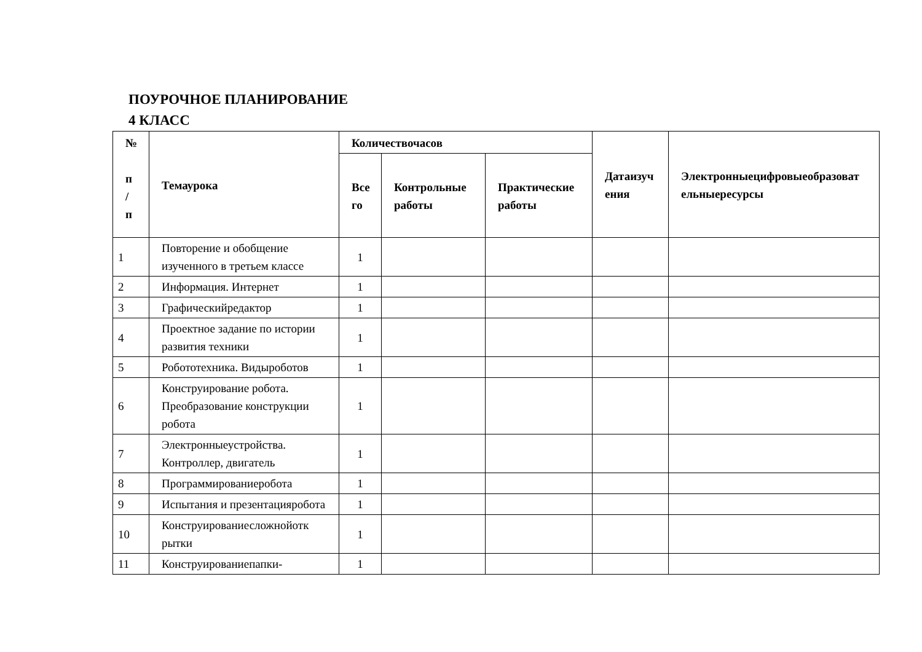ПОУРОЧНОЕ ПЛАНИРОВАНИЕ
4 КЛАСС
| № п / п | Темаурока | Количествочасов | | | Датаизуч ения | Электронныецифровыеобразоват ельныересурсы |
| --- | --- | --- | --- | --- | --- | --- |
| | | Все го | Контрольные работы | Практические работы | | |
| 1 | Повторение и обобщение изученного в третьем классе | 1 | | | | |
| 2 | Информация. Интернет | 1 | | | | |
| 3 | Графическийредактор | 1 | | | | |
| 4 | Проектное задание по истории развития техники | 1 | | | | |
| 5 | Робототехника. Видыроботов | 1 | | | | |
| 6 | Конструирование робота. Преобразование конструкции робота | 1 | | | | |
| 7 | Электронныеустройства. Контроллер, двигатель | 1 | | | | |
| 8 | Программированиеробота | 1 | | | | |
| 9 | Испытания и презентацияробота | 1 | | | | |
| 10 | Конструированиесложнойотк рытки | 1 | | | | |
| 11 | Конструированиепапки- | 1 | | | | |